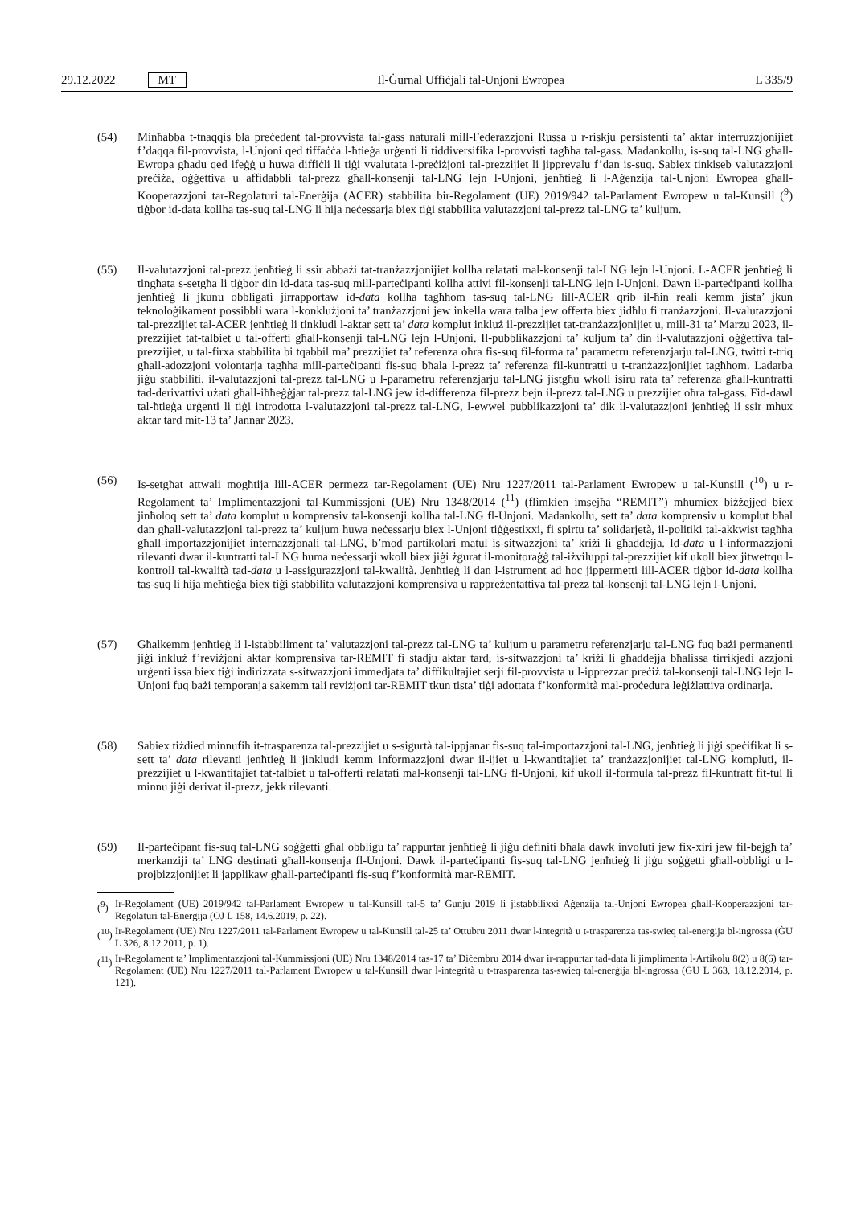29.12.2022 MT
Il-Ġurnal Uffiċjali tal-Unjoni Ewropea L 335/9
(54) Minħabba t-tnaqqis bla preċedent tal-provvista tal-gass naturali mill-Federazzjoni Russa u r-riskju persistenti ta’ aktar interruzzjonijiet f’daqqa fil-provvista, l-Unjoni qed tiffaċċa l-ħtieġa urġenti li tiddiversifika l-provvisti tagħha tal-gass. Madankollu, is-suq tal-LNG għall-Ewropa għadu qed ifeġġ u huwa diffiċli li tiġi vvalutata l-preċiżjoni tal-prezzijiet li jipprevalu f’dan is-suq. Sabiex tinkiseb valutazzjoni preċiża, oġġettiva u affidabbli tal-prezz għall-konsenji tal-LNG lejn l-Unjoni, jenħtieġ li l-Aġenzija tal-Unjoni Ewropea għall-Kooperazzjoni tar-Regolaturi tal-Enerġija (ACER) stabbilita bir-Regolament (UE) 2019/942 tal-Parlament Ewropew u tal-Kunsill (<sup>9</sup>) tiġbor id-data kollha tas-suq tal-LNG li hija neċessarja biex tiġi stabbilita valutazzjoni tal-prezz tal-LNG ta’ kuljum.
(55) Il-valutazzjoni tal-prezz jenħtieġ li ssir abbażi tat-tranżazzjonijiet kollha relatati mal-konsenji tal-LNG lejn l-Unjoni. L-ACER jenħtieġ li tingħata s-setgħa li tiġbor din id-data tas-suq mill-parteċipanti kollha attivi fil-konsenji tal-LNG lejn l-Unjoni. Dawn il-parteċipanti kollha jenħtieġ li jkunu obbligati jirrapportaw id-data kollha tagħhom tas-suq tal-LNG lill-ACER qrib il-ħin reali kemm jista’ jkun teknoloġikament possibbli wara l-konklużjoni ta’ tranżazzjoni jew inkella wara talba jew offerta biex jidħlu fi tranżazzjoni. Il-valutazzjoni tal-prezzijiet tal-ACER jenħtieġ li tinkludi l-aktar sett ta’ data komplut inkluż il-prezzijiet tat-tranżazzjonijiet u, mill-31 ta’ Marzu 2023, il-prezzijiet tat-talbiet u tal-offerti għall-konsenji tal-LNG lejn l-Unjoni. Il-pubblikazzjoni ta’ kuljum ta’ din il-valutazzjoni oġġettiva tal-prezzijiet, u tal-firxa stabbilita bi tqabbil ma’ prezzijiet ta’ referenza oħra fis-suq fil-forma ta’ parametru referenzjarju tal-LNG, twitti t-triq għall-adozzjoni volontarja tagħha mill-parteċipanti fis-suq bħala l-prezz ta’ referenza fil-kuntratti u t-tranżazzjonijiet tagħhom. Ladarba jiġu stabbiliti, il-valutazzjoni tal-prezz tal-LNG u l-parametru referenzjarju tal-LNG jistgħu wkoll isiru rata ta’ referenza għall-kuntratti tad-derivattivi użati għall-iħħeġġjar tal-prezz tal-LNG jew id-differenza fil-prezz bejn il-prezz tal-LNG u prezzijiet oħra tal-gass. Fid-dawl tal-ħtieġa urġenti li tiġi introdotta l-valutazzjoni tal-prezz tal-LNG, l-ewwel pubblikazzjoni ta’ dik il-valutazzjoni jenħtieġ li ssir mhux aktar tard mit-13 ta’ Jannar 2023.
(56) Is-setgħat attwali mogħtija lill-ACER permezz tar-Regolament (UE) Nru 1227/2011 tal-Parlament Ewropew u tal-Kunsill (<sup>10</sup>) u r-Regolament ta’ Implimentazzjoni tal-Kummissjoni (UE) Nru 1348/2014 (<sup>11</sup>) (flimkien imsejħa “REMIT”) mhumiex biżżejjed biex jinħoloq sett ta’ data komplut u komprensiv tal-konsenji kollha tal-LNG fl-Unjoni. Madankollu, sett ta’ data komprensiv u komplut bħal dan għall-valutazzjoni tal-prezz ta’ kuljum huwa neċessarju biex l-Unjoni tiġġestixxi, fi spirtu ta’ solidarjetà, il-politiki tal-akkwist tagħha għall-importazzjonijiet internazzjonali tal-LNG, b’mod partikolari matul is-sitwazzjoni ta’ kriżi li għaddejja. Id-data u l-informazzjoni rilevanti dwar il-kuntratti tal-LNG huma neċessarji wkoll biex jiġi żgurat il-monitoraġġ tal-iżviluppi tal-prezzijiet kif ukoll biex jitwettqu l-kontroll tal-kwalità tad-data u l-assigurazzjoni tal-kwalità. Jenħtieġ li dan l-istrument ad hoc jippermetti lill-ACER tiġbor id-data kollha tas-suq li hija meħtieġa biex tiġi stabbilita valutazzjoni komprensiva u rappreżentattiva tal-prezz tal-konsenji tal-LNG lejn l-Unjoni.
(57) Għalkemm jenħtieġ li l-istabbiliment ta’ valutazzjoni tal-prezz tal-LNG ta’ kuljum u parametru referenzjarju tal-LNG fuq bażi permanenti jiġi inkluż f’reviżjoni aktar komprensiva tar-REMIT fi stadju aktar tard, is-sitwazzjoni ta’ kriżi li għaddejja bħalissa tirrikjedi azzjoni urġenti issa biex tiġi indirizzata s-sitwazzjoni immedjata ta’ diffikultajiet serji fil-provvista u l-ipprezzar preċiż tal-konsenji tal-LNG lejn l-Unjoni fuq bażi temporanja sakemm tali reviżjoni tar-REMIT tkun tista’ tiġi adottata f’konformità mal-proċedura leġiżlattiva ordinarja.
(58) Sabiex tiżdied minnufih it-trasparenza tal-prezzijiet u s-sigurtà tal-ippjanar fis-suq tal-importazzjoni tal-LNG, jenħtieġ li jiġi speċifikat li s-sett ta’ data rilevanti jenħtieġ li jinkludi kemm informazzjoni dwar il-ijiet u l-kwantitajiet ta’ tranżazzjonijiet tal-LNG kompluti, il-prezzijiet u l-kwantitajiet tat-talbiet u tal-offerti relatati mal-konsenji tal-LNG fl-Unjoni, kif ukoll il-formula tal-prezz fil-kuntratt fit-tul li minnu jiġi derivat il-prezz, jekk rilevanti.
(59) Il-parteċipant fis-suq tal-LNG soġġetti għal obbligu ta’ rappurtar jenħtieġ li jiġu definiti bħala dawk involuti jew fix-xiri jew fil-bejgħ ta’ merkanziji ta’ LNG destinati għall-konsenja fl-Unjoni. Dawk il-parteċipanti fis-suq tal-LNG jenħtieġ li jiġu soġġetti għall-obbligi u l-projbizzjonijiet li japplikaw għall-parteċipanti fis-suq f’konformità mar-REMIT.
(<sup>9</sup>) Ir-Regolament (UE) 2019/942 tal-Parlament Ewropew u tal-Kunsill tal-5 ta’ Ġunju 2019 li jistabbilixxi Aġenzija tal-Unjoni Ewropea għall-Kooperazzjoni tar-Regolaturi tal-Enerġija (OJ L 158, 14.6.2019, p. 22).
(<sup>10</sup>) Ir-Regolament (UE) Nru 1227/2011 tal-Parlament Ewropew u tal-Kunsill tal-25 ta’ Ottubru 2011 dwar l-integrità u t-trasparenza tas-swieq tal-enerġija bl-ingrossa (ĠU L 326, 8.12.2011, p. 1).
(<sup>11</sup>) Ir-Regolament ta’ Implimentazzjoni tal-Kummissjoni (UE) Nru 1348/2014 tas-17 ta’ Diċembru 2014 dwar ir-rappurtar tad-data li jimplimenta l-Artikolu 8(2) u 8(6) tar-Regolament (UE) Nru 1227/2011 tal-Parlament Ewropew u tal-Kunsill dwar l-integrità u t-trasparenza tas-swieq tal-enerġija bl-ingrossa (ĠU L 363, 18.12.2014, p. 121).